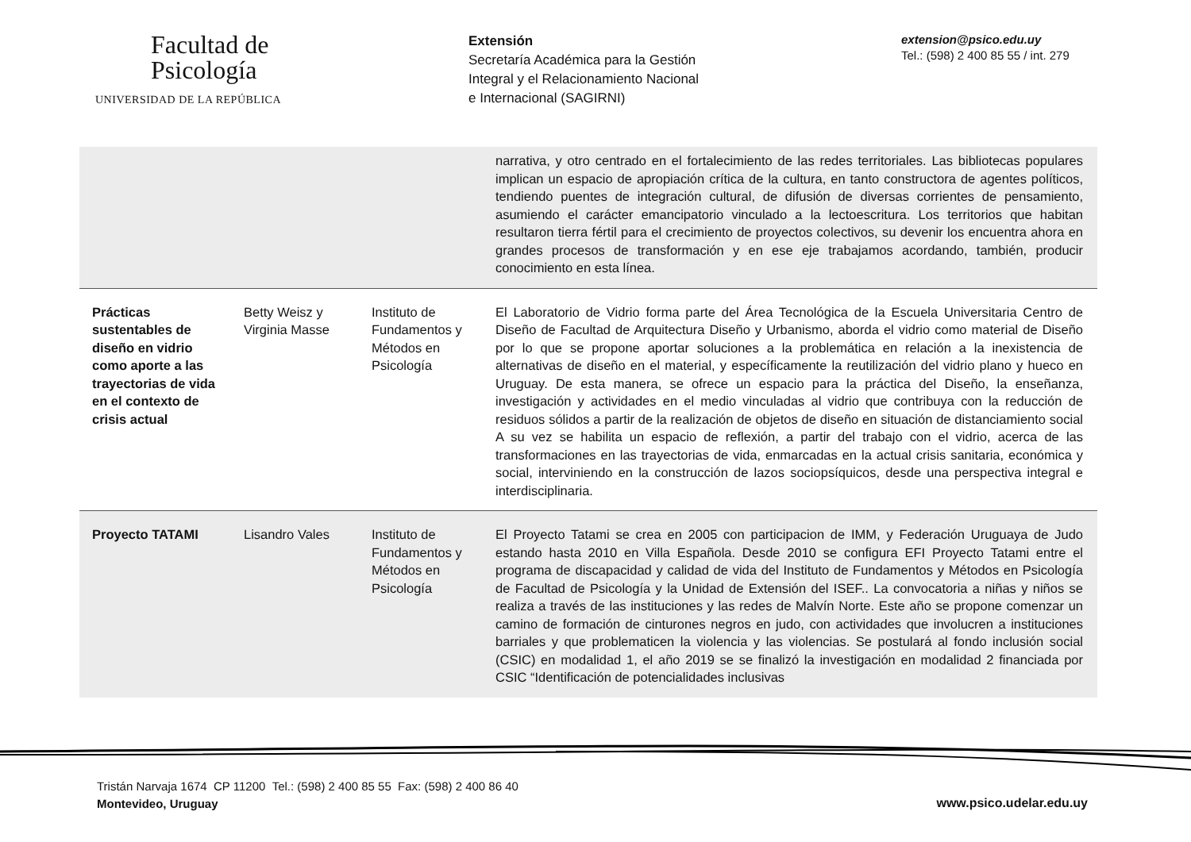Facultad de
Psicología
UNIVERSIDAD DE LA REPÚBLICA
Extensión
Secretaría Académica para la Gestión
Integral y el Relacionamiento Nacional
e Internacional (SAGIRNI)
extension@psico.edu.uy
Tel.: (598) 2 400 85 55 / int. 279
| | | | narrativa, y otro centrado en el fortalecimiento de las redes territoriales. Las bibliotecas populares implican un espacio de apropiación crítica de la cultura, en tanto constructora de agentes políticos, tendiendo puentes de integración cultural, de difusión de diversas corrientes de pensamiento, asumiendo el carácter emancipatorio vinculado a la lectoescritura. Los territorios que habitan resultaron tierra fértil para el crecimiento de proyectos colectivos, su devenir los encuentra ahora en grandes procesos de transformación y en ese eje trabajamos acordando, también, producir conocimiento en esta línea. |
| Prácticas sustentables de diseño en vidrio como aporte a las trayectorias de vida en el contexto de crisis actual | Betty Weisz y Virginia Masse | Instituto de Fundamentos y Métodos en Psicología | El Laboratorio de Vidrio forma parte del Área Tecnológica de la Escuela Universitaria Centro de Diseño de Facultad de Arquitectura Diseño y Urbanismo, aborda el vidrio como material de Diseño por lo que se propone aportar soluciones a la problemática en relación a la inexistencia de alternativas de diseño en el material, y específicamente la reutilización del vidrio plano y hueco en Uruguay. De esta manera, se ofrece un espacio para la práctica del Diseño, la enseñanza, investigación y actividades en el medio vinculadas al vidrio que contribuya con la reducción de residuos sólidos a partir de la realización de objetos de diseño en situación de distanciamiento social A su vez se habilita un espacio de reflexión, a partir del trabajo con el vidrio, acerca de las transformaciones en las trayectorias de vida, enmarcadas en la actual crisis sanitaria, económica y social, interviniendo en la construcción de lazos sociopsíquicos, desde una perspectiva integral e interdisciplinaria. |
| Proyecto TATAMI | Lisandro Vales | Instituto de Fundamentos y Métodos en Psicología | El Proyecto Tatami se crea en 2005 con participacion de IMM, y Federación Uruguaya de Judo estando hasta 2010 en Villa Española. Desde 2010 se configura EFI Proyecto Tatami entre el programa de discapacidad y calidad de vida del Instituto de Fundamentos y Métodos en Psicología de Facultad de Psicología y la Unidad de Extensión del ISEF.. La convocatoria a niñas y niños se realiza a través de las instituciones y las redes de Malvín Norte. Este año se propone comenzar un camino de formación de cinturones negros en judo, con actividades que involucren a instituciones barriales y que problematicen la violencia y las violencias. Se postulará al fondo inclusión social (CSIC) en modalidad 1, el año 2019 se se finalizó la investigación en modalidad 2 financiada por CSIC “Identificación de potencialidades inclusivas |
Tristán Narvaja 1674 CP 11200 Tel.: (598) 2 400 85 55 Fax: (598) 2 400 86 40
Montevideo, Uruguay
www.psico.udelar.edu.uy